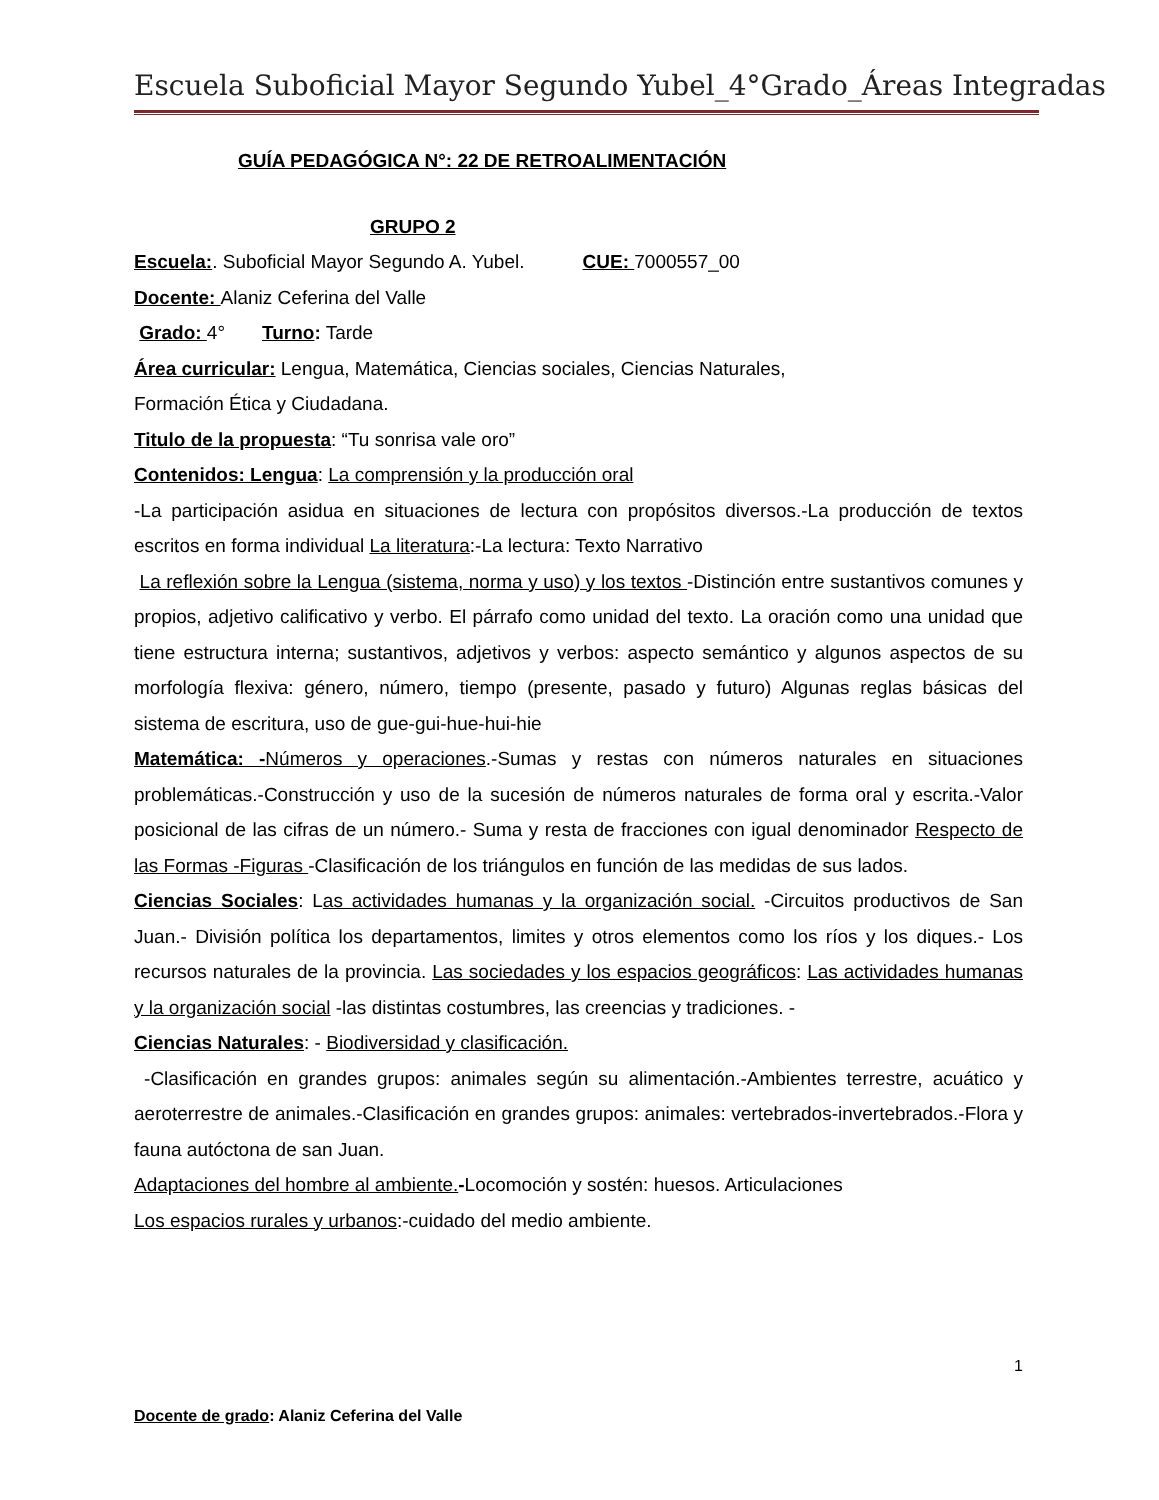Escuela Suboficial Mayor Segundo Yubel_4°Grado_Áreas Integradas
GUÍA PEDAGÓGICA N°: 22 DE RETROALIMENTACIÓN
GRUPO 2
Escuela:. Suboficial Mayor Segundo A. Yubel. CUE: 7000557_00
Docente: Alaniz Ceferina del Valle
Grado: 4° Turno: Tarde
Área curricular: Lengua, Matemática, Ciencias sociales, Ciencias Naturales,
Formación Ética y Ciudadana.
Titulo de la propuesta: “Tu sonrisa vale oro”
Contenidos: Lengua: La comprensión y la producción oral
-La participación asidua en situaciones de lectura con propósitos diversos.-La producción de textos escritos en forma individual La literatura:-La lectura: Texto Narrativo
La reflexión sobre la Lengua (sistema, norma y uso) y los textos -Distinción entre sustantivos comunes y propios, adjetivo calificativo y verbo. El párrafo como unidad del texto. La oración como una unidad que tiene estructura interna; sustantivos, adjetivos y verbos: aspecto semántico y algunos aspectos de su morfología flexiva: género, número, tiempo (presente, pasado y futuro) Algunas reglas básicas del sistema de escritura, uso de gue-gui-hue-hui-hie
Matemática: -Números y operaciones.-Sumas y restas con números naturales en situaciones problemáticas.-Construcción y uso de la sucesión de números naturales de forma oral y escrita.-Valor posicional de las cifras de un número.- Suma y resta de fracciones con igual denominador Respecto de las Formas -Figuras -Clasificación de los triángulos en función de las medidas de sus lados.
Ciencias Sociales: Las actividades humanas y la organización social. -Circuitos productivos de San Juan.- División política los departamentos, limites y otros elementos como los ríos y los diques.- Los recursos naturales de la provincia. Las sociedades y los espacios geográficos: Las actividades humanas y la organización social -las distintas costumbres, las creencias y tradiciones. -
Ciencias Naturales: - Biodiversidad y clasificación.
-Clasificación en grandes grupos: animales según su alimentación.-Ambientes terrestre, acuático y aeroterrestre de animales.-Clasificación en grandes grupos: animales: vertebrados-invertebrados.-Flora y fauna autóctona de san Juan.
Adaptaciones del hombre al ambiente.-Locomoción y sostén: huesos. Articulaciones
Los espacios rurales y urbanos:-cuidado del medio ambiente.
1
Docente de grado: Alaniz Ceferina del Valle